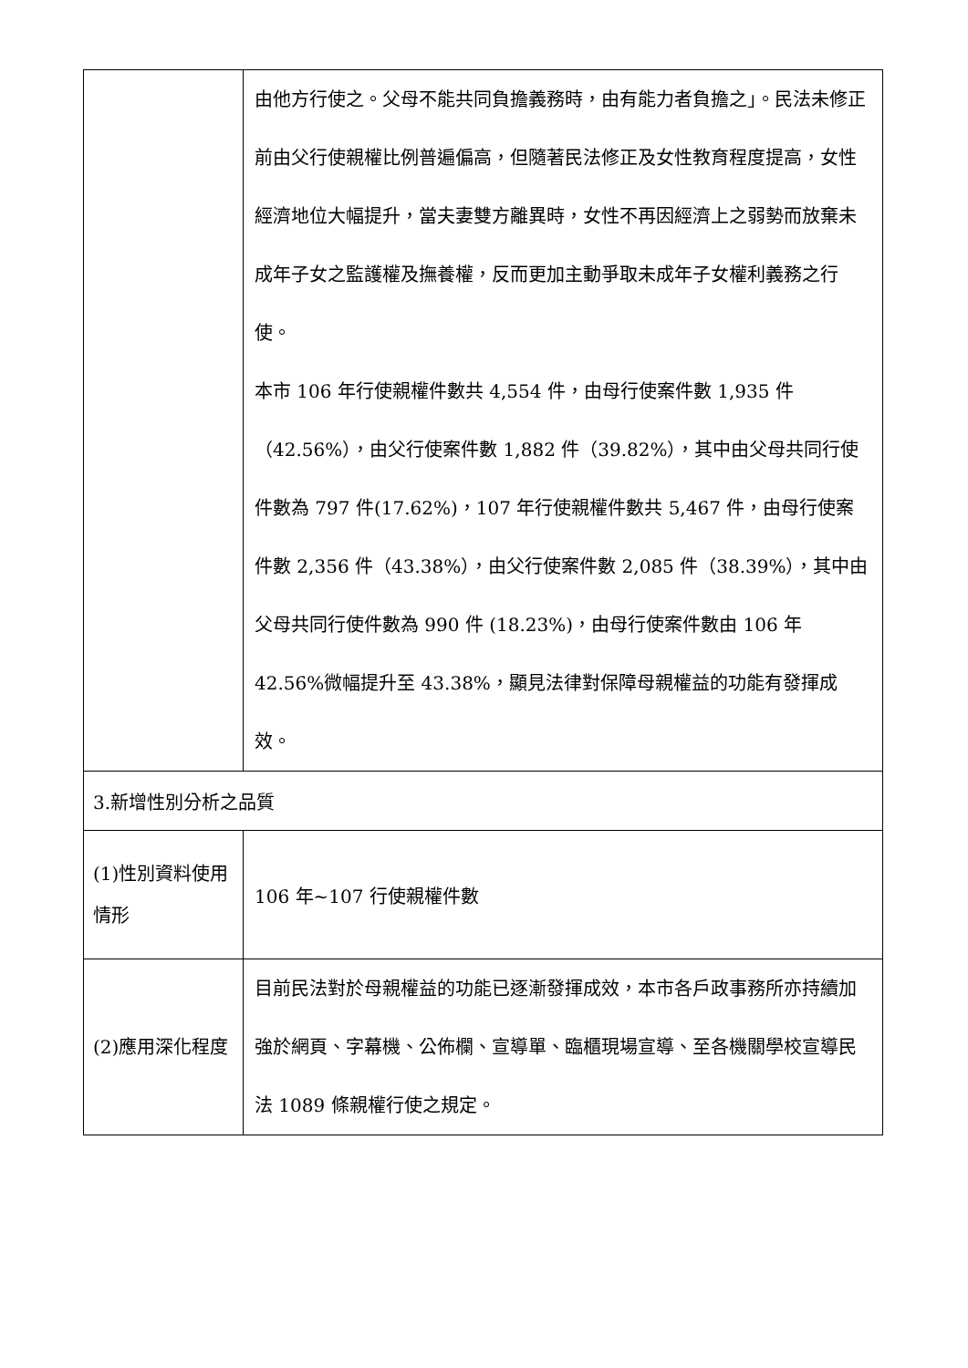| | 由他方行使之。父母不能共同負擔義務時，由有能力者負擔之」。民法未修正前由父行使親權比例普遍偏高，但隨著民法修正及女性教育程度提高，女性經濟地位大幅提升，當夫妻雙方離異時，女性不再因經濟上之弱勢而放棄未成年子女之監護權及撫養權，反而更加主動爭取未成年子女權利義務之行使。 本市 106 年行使親權件數共 4,554 件，由母行使案件數 1,935 件（42.56%），由父行使案件數 1,882 件（39.82%），其中由父母共同行使件數為 797 件(17.62%)，107 年行使親權件數共 5,467 件，由母行使案件數 2,356 件（43.38%），由父行使案件數 2,085 件（38.39%），其中由父母共同行使件數為 990 件 (18.23%)，由母行使案件數由 106 年 42.56%微幅提升至 43.38%，顯見法律對保障母親權益的功能有發揮成效。 |
| 3.新增性別分析之品質 | |
| (1)性別資料使用情形 | 106 年~107 行使親權件數 |
| (2)應用深化程度 | 目前民法對於母親權益的功能已逐漸發揮成效，本市各戶政事務所亦持續加強於網頁、字幕機、公佈欄、宣導單、臨櫃現場宣導、至各機關學校宣導民法 1089 條親權行使之規定。 |